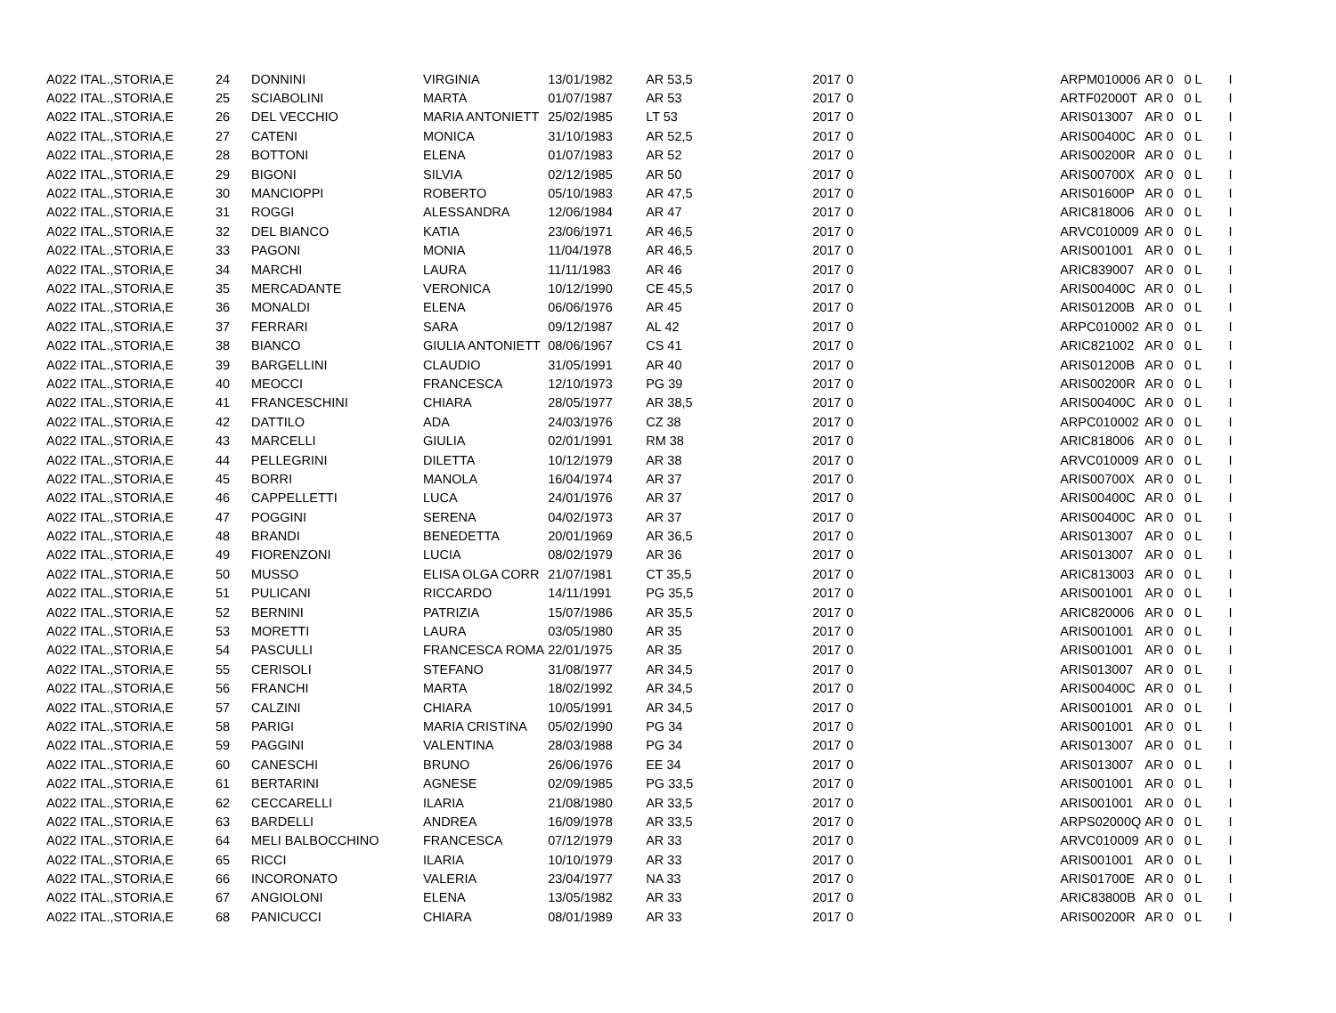| A022 ITAL.,STORIA,E | 24 | DONNINI | VIRGINIA | 13/01/1982 | AR 53,5 | 2017 | 0 | ARPM010006 | AR | 0 | 0 L | I |
| A022 ITAL.,STORIA,E | 25 | SCIABOLINI | MARTA | 01/07/1987 | AR 53 | 2017 | 0 | ARTF02000T | AR | 0 | 0 L | I |
| A022 ITAL.,STORIA,E | 26 | DEL VECCHIO | MARIA ANTONIETT | 25/02/1985 | LT 53 | 2017 | 0 | ARIS013007 | AR | 0 | 0 L | I |
| A022 ITAL.,STORIA,E | 27 | CATENI | MONICA | 31/10/1983 | AR 52,5 | 2017 | 0 | ARIS00400C | AR | 0 | 0 L | I |
| A022 ITAL.,STORIA,E | 28 | BOTTONI | ELENA | 01/07/1983 | AR 52 | 2017 | 0 | ARIS00200R | AR | 0 | 0 L | I |
| A022 ITAL.,STORIA,E | 29 | BIGONI | SILVIA | 02/12/1985 | AR 50 | 2017 | 0 | ARIS00700X | AR | 0 | 0 L | I |
| A022 ITAL.,STORIA,E | 30 | MANCIOPPI | ROBERTO | 05/10/1983 | AR 47,5 | 2017 | 0 | ARIS01600P | AR | 0 | 0 L | I |
| A022 ITAL.,STORIA,E | 31 | ROGGI | ALESSANDRA | 12/06/1984 | AR 47 | 2017 | 0 | ARIC818006 | AR | 0 | 0 L | I |
| A022 ITAL.,STORIA,E | 32 | DEL BIANCO | KATIA | 23/06/1971 | AR 46,5 | 2017 | 0 | ARVC010009 | AR | 0 | 0 L | I |
| A022 ITAL.,STORIA,E | 33 | PAGONI | MONIA | 11/04/1978 | AR 46,5 | 2017 | 0 | ARIS001001 | AR | 0 | 0 L | I |
| A022 ITAL.,STORIA,E | 34 | MARCHI | LAURA | 11/11/1983 | AR 46 | 2017 | 0 | ARIC839007 | AR | 0 | 0 L | I |
| A022 ITAL.,STORIA,E | 35 | MERCADANTE | VERONICA | 10/12/1990 | CE 45,5 | 2017 | 0 | ARIS00400C | AR | 0 | 0 L | I |
| A022 ITAL.,STORIA,E | 36 | MONALDI | ELENA | 06/06/1976 | AR 45 | 2017 | 0 | ARIS01200B | AR | 0 | 0 L | I |
| A022 ITAL.,STORIA,E | 37 | FERRARI | SARA | 09/12/1987 | AL 42 | 2017 | 0 | ARPC010002 | AR | 0 | 0 L | I |
| A022 ITAL.,STORIA,E | 38 | BIANCO | GIULIA ANTONIETT | 08/06/1967 | CS 41 | 2017 | 0 | ARIC821002 | AR | 0 | 0 L | I |
| A022 ITAL.,STORIA,E | 39 | BARGELLINI | CLAUDIO | 31/05/1991 | AR 40 | 2017 | 0 | ARIS01200B | AR | 0 | 0 L | I |
| A022 ITAL.,STORIA,E | 40 | MEOCCI | FRANCESCA | 12/10/1973 | PG 39 | 2017 | 0 | ARIS00200R | AR | 0 | 0 L | I |
| A022 ITAL.,STORIA,E | 41 | FRANCESCHINI | CHIARA | 28/05/1977 | AR 38,5 | 2017 | 0 | ARIS00400C | AR | 0 | 0 L | I |
| A022 ITAL.,STORIA,E | 42 | DATTILO | ADA | 24/03/1976 | CZ 38 | 2017 | 0 | ARPC010002 | AR | 0 | 0 L | I |
| A022 ITAL.,STORIA,E | 43 | MARCELLI | GIULIA | 02/01/1991 | RM 38 | 2017 | 0 | ARIC818006 | AR | 0 | 0 L | I |
| A022 ITAL.,STORIA,E | 44 | PELLEGRINI | DILETTA | 10/12/1979 | AR 38 | 2017 | 0 | ARVC010009 | AR | 0 | 0 L | I |
| A022 ITAL.,STORIA,E | 45 | BORRI | MANOLA | 16/04/1974 | AR 37 | 2017 | 0 | ARIS00700X | AR | 0 | 0 L | I |
| A022 ITAL.,STORIA,E | 46 | CAPPELLETTI | LUCA | 24/01/1976 | AR 37 | 2017 | 0 | ARIS00400C | AR | 0 | 0 L | I |
| A022 ITAL.,STORIA,E | 47 | POGGINI | SERENA | 04/02/1973 | AR 37 | 2017 | 0 | ARIS00400C | AR | 0 | 0 L | I |
| A022 ITAL.,STORIA,E | 48 | BRANDI | BENEDETTA | 20/01/1969 | AR 36,5 | 2017 | 0 | ARIS013007 | AR | 0 | 0 L | I |
| A022 ITAL.,STORIA,E | 49 | FIORENZONI | LUCIA | 08/02/1979 | AR 36 | 2017 | 0 | ARIS013007 | AR | 0 | 0 L | I |
| A022 ITAL.,STORIA,E | 50 | MUSSO | ELISA OLGA CORR | 21/07/1981 | CT 35,5 | 2017 | 0 | ARIC813003 | AR | 0 | 0 L | I |
| A022 ITAL.,STORIA,E | 51 | PULICANI | RICCARDO | 14/11/1991 | PG 35,5 | 2017 | 0 | ARIS001001 | AR | 0 | 0 L | I |
| A022 ITAL.,STORIA,E | 52 | BERNINI | PATRIZIA | 15/07/1986 | AR 35,5 | 2017 | 0 | ARIC820006 | AR | 0 | 0 L | I |
| A022 ITAL.,STORIA,E | 53 | MORETTI | LAURA | 03/05/1980 | AR 35 | 2017 | 0 | ARIS001001 | AR | 0 | 0 L | I |
| A022 ITAL.,STORIA,E | 54 | PASCULLI | FRANCESCA ROMA | 22/01/1975 | AR 35 | 2017 | 0 | ARIS001001 | AR | 0 | 0 L | I |
| A022 ITAL.,STORIA,E | 55 | CERISOLI | STEFANO | 31/08/1977 | AR 34,5 | 2017 | 0 | ARIS013007 | AR | 0 | 0 L | I |
| A022 ITAL.,STORIA,E | 56 | FRANCHI | MARTA | 18/02/1992 | AR 34,5 | 2017 | 0 | ARIS00400C | AR | 0 | 0 L | I |
| A022 ITAL.,STORIA,E | 57 | CALZINI | CHIARA | 10/05/1991 | AR 34,5 | 2017 | 0 | ARIS001001 | AR | 0 | 0 L | I |
| A022 ITAL.,STORIA,E | 58 | PARIGI | MARIA CRISTINA | 05/02/1990 | PG 34 | 2017 | 0 | ARIS001001 | AR | 0 | 0 L | I |
| A022 ITAL.,STORIA,E | 59 | PAGGINI | VALENTINA | 28/03/1988 | PG 34 | 2017 | 0 | ARIS013007 | AR | 0 | 0 L | I |
| A022 ITAL.,STORIA,E | 60 | CANESCHI | BRUNO | 26/06/1976 | EE 34 | 2017 | 0 | ARIS013007 | AR | 0 | 0 L | I |
| A022 ITAL.,STORIA,E | 61 | BERTARINI | AGNESE | 02/09/1985 | PG 33,5 | 2017 | 0 | ARIS001001 | AR | 0 | 0 L | I |
| A022 ITAL.,STORIA,E | 62 | CECCARELLI | ILARIA | 21/08/1980 | AR 33,5 | 2017 | 0 | ARIS001001 | AR | 0 | 0 L | I |
| A022 ITAL.,STORIA,E | 63 | BARDELLI | ANDREA | 16/09/1978 | AR 33,5 | 2017 | 0 | ARPS02000Q | AR | 0 | 0 L | I |
| A022 ITAL.,STORIA,E | 64 | MELI BALBOCCHINO | FRANCESCA | 07/12/1979 | AR 33 | 2017 | 0 | ARVC010009 | AR | 0 | 0 L | I |
| A022 ITAL.,STORIA,E | 65 | RICCI | ILARIA | 10/10/1979 | AR 33 | 2017 | 0 | ARIS001001 | AR | 0 | 0 L | I |
| A022 ITAL.,STORIA,E | 66 | INCORONATO | VALERIA | 23/04/1977 | NA 33 | 2017 | 0 | ARIS01700E | AR | 0 | 0 L | I |
| A022 ITAL.,STORIA,E | 67 | ANGIOLONI | ELENA | 13/05/1982 | AR 33 | 2017 | 0 | ARIC83800B | AR | 0 | 0 L | I |
| A022 ITAL.,STORIA,E | 68 | PANICUCCI | CHIARA | 08/01/1989 | AR 33 | 2017 | 0 | ARIS00200R | AR | 0 | 0 L | I |